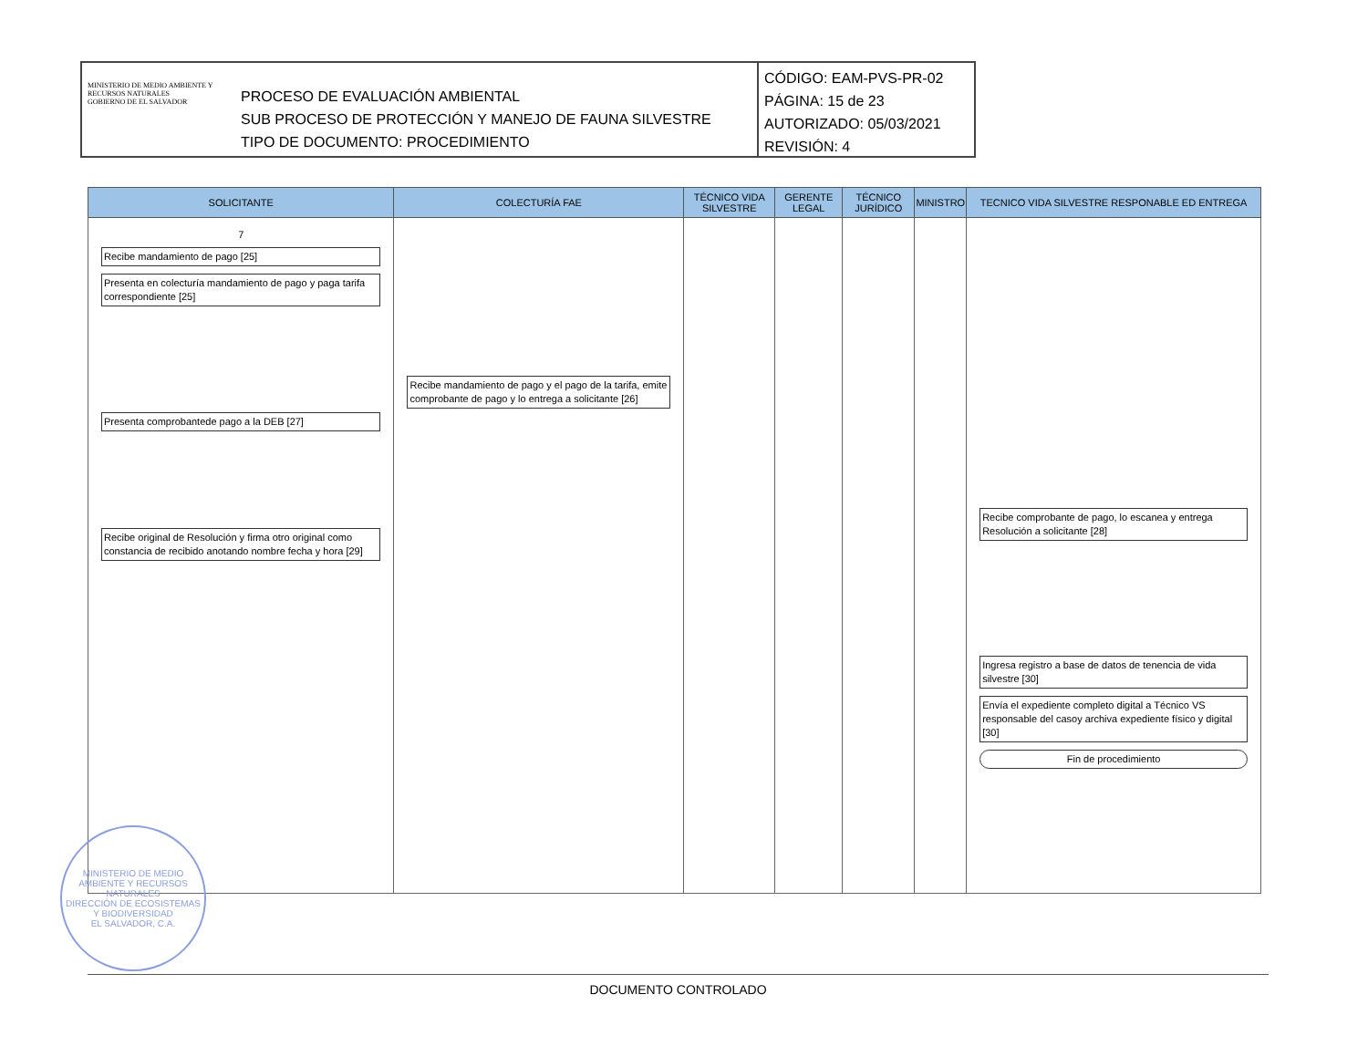MINISTERIO DE MEDIO AMBIENTE Y RECURSOS NATURALES
GOBIERNO DE EL SALVADOR
PROCESO DE EVALUACIÓN AMBIENTAL
SUB PROCESO DE PROTECCIÓN Y MANEJO DE FAUNA SILVESTRE
TIPO DE DOCUMENTO: PROCEDIMIENTO
CÓDIGO: EAM-PVS-PR-02
PÁGINA: 15 de 23
AUTORIZADO: 05/03/2021
REVISIÓN: 4
| SOLICITANTE | COLECTURÍA FAE | TÉCNICO VIDA SILVESTRE | GERENTE LEGAL | TÉCNICO JURÍDICO | MINISTRO | TECNICO VIDA SILVESTRE RESPONABLE ED ENTREGA |
| --- | --- | --- | --- | --- | --- | --- |
| 7 Recibe mandamiento de pago [25] Presenta en colecturía mandamiento de pago y paga tarifa correspondiente [25] Presenta comprobantede pago a la DEB [27] Recibe original de Resolución y firma otro original como constancia de recibido anotando nombre fecha y hora [29] | Recibe mandamiento de pago y el pago de la tarifa, emite comprobante de pago y lo entrega a solicitante [26] | | | | | Recibe comprobante de pago, lo escanea y entrega Resolución a solicitante [28] Ingresa registro a base de datos de tenencia de vida silvestre [30] Envía el expediente completo digital a Técnico VS responsable del casoy archiva expediente físico y digital [30] Fin de procedimiento |
MINISTERIO DE MEDIO AMBIENTE Y RECURSOS NATURALES
DIRECCIÓN DE ECOSISTEMAS Y BIODIVERSIDAD
EL SALVADOR, C.A.
DOCUMENTO CONTROLADO